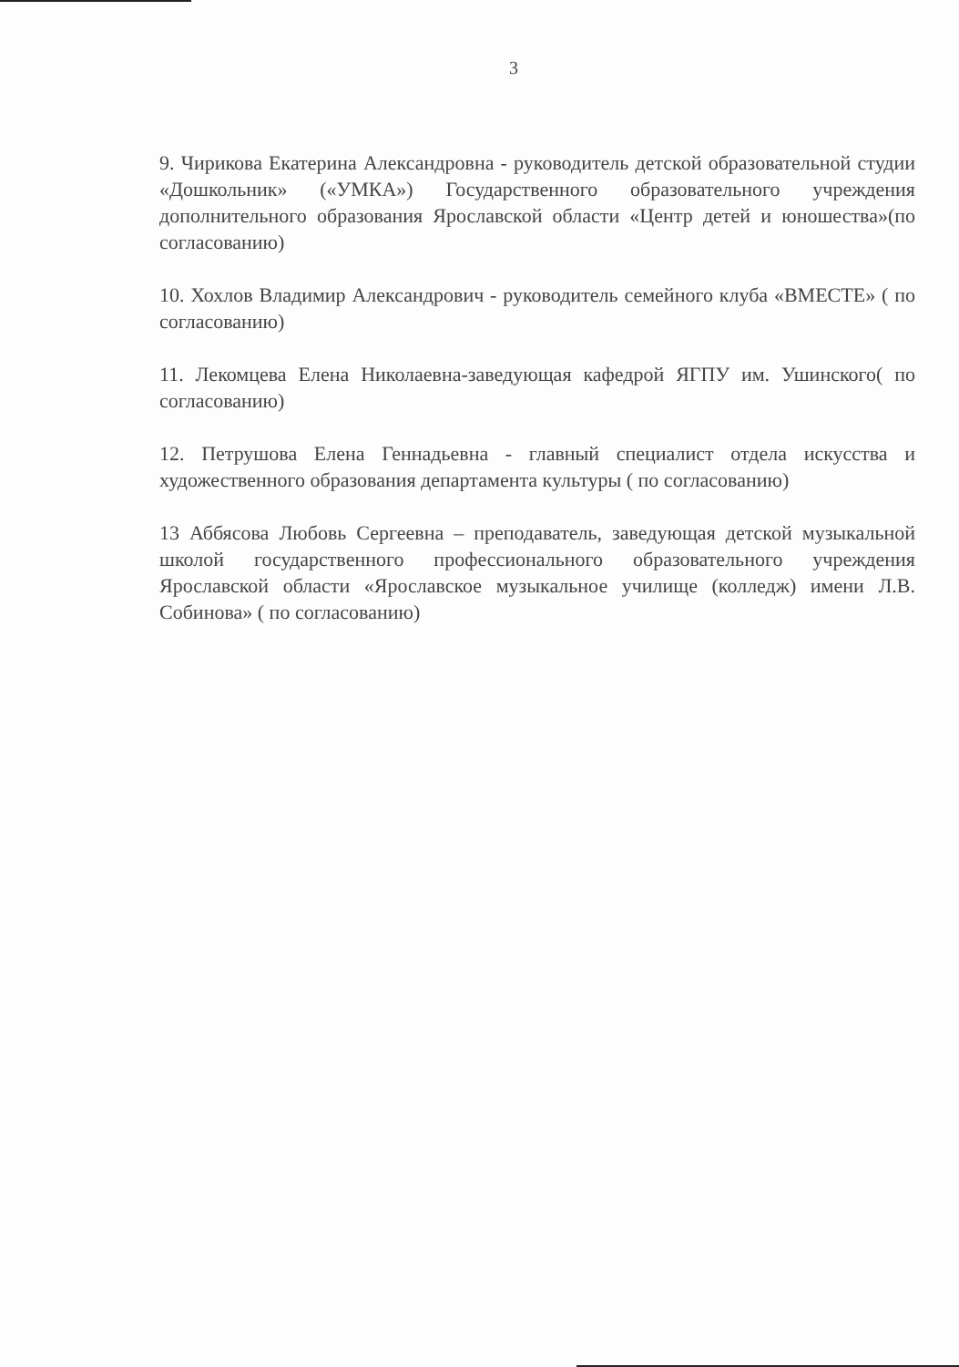3
9. Чирикова Екатерина Александровна - руководитель детской образовательной студии «Дошкольник» («УМКА») Государственного образовательного учреждения дополнительного образования Ярославской области «Центр детей и юношества»(по согласованию)
10. Хохлов Владимир Александрович - руководитель семейного клуба «ВМЕСТЕ» ( по согласованию)
11. Лекомцева Елена Николаевна-заведующая кафедрой ЯГПУ им. Ушинского( по согласованию)
12. Петрушова Елена Геннадьевна - главный специалист отдела искусства и художественного образования департамента культуры ( по согласованию)
13 Аббясова Любовь Сергеевна – преподаватель, заведующая детской музыкальной школой государственного профессионального образовательного учреждения Ярославской области «Ярославское музыкальное училище (колледж) имени Л.В. Собинова» ( по согласованию)